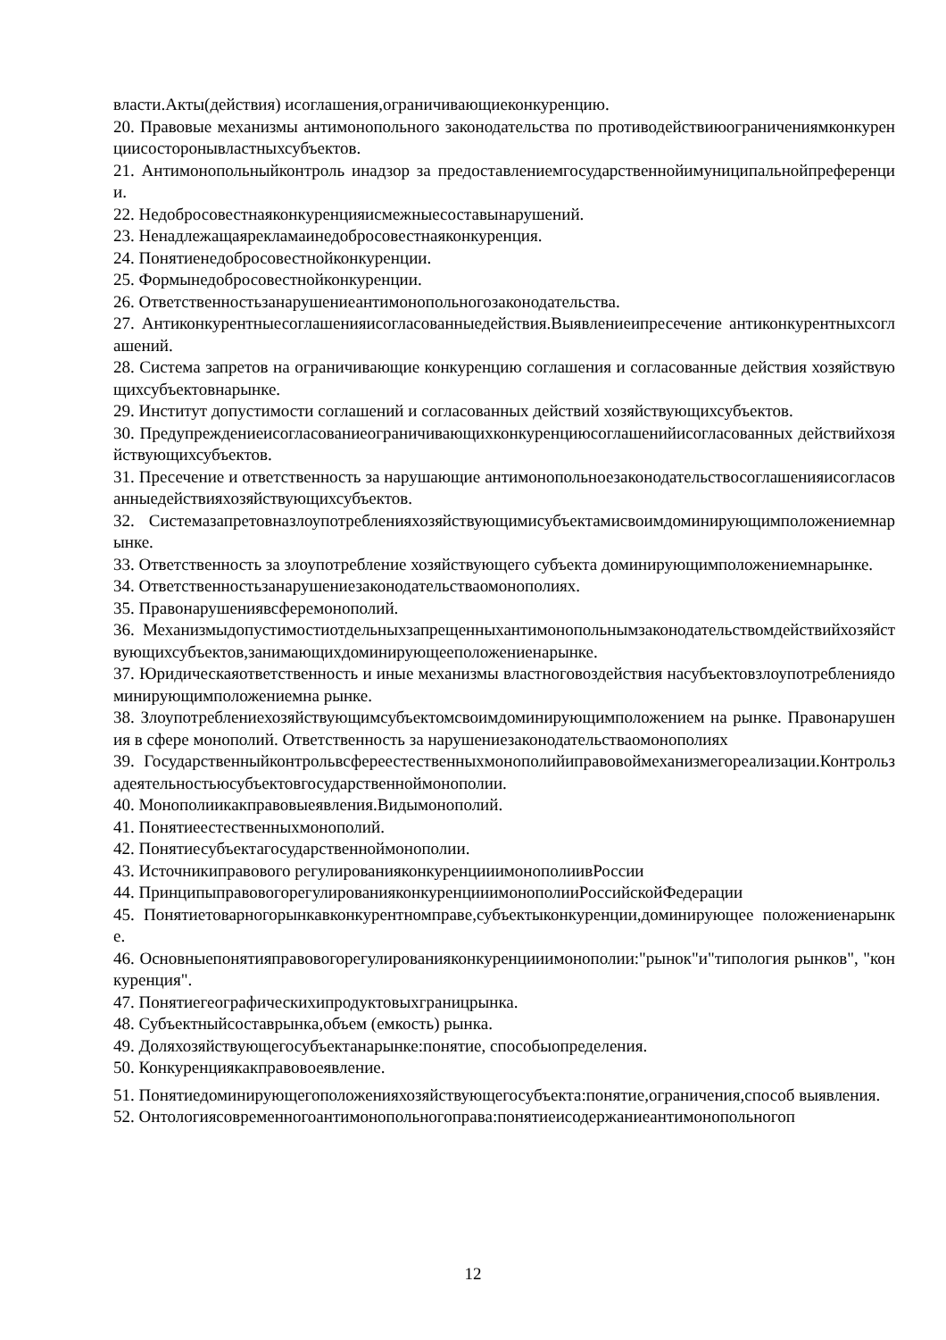власти.Акты(действия) исоглашения,ограничивающиеконкуренцию.
20. Правовые механизмы антимонопольного законодательства по противодействиюограничениямконкуренциисосторонывластныхсубъектов.
21. Антимонопольныйконтроль инадзор за предоставлениемгосударственнойимуниципальнойпреференции.
22. Недобросовестнаяконкуренцияисмежныесоставынарушений.
23. Ненадлежащаярекламаинедобросовестнаяконкуренция.
24. Понятиенедобросовестнойконкуренции.
25. Формынедобросовестнойконкуренции.
26. Ответственностьзанарушениеантимонопольногозаконодательства.
27. Антиконкурентныесоглашенияисогласованныедействия.Выявлениеипресечение антиконкурентныхсоглашений.
28. Система запретов на ограничивающие конкуренцию соглашения и согласованные действия хозяйствующихсубъектовнарынке.
29. Институт допустимости соглашений и согласованных действий хозяйствующихсубъектов.
30. Предупреждениеисогласованиеограничивающихконкуренциюсоглашенийисогласованных действийхозяйствующихсубъектов.
31. Пресечение и ответственность за нарушающие антимонопольноезаконодательствосоглашенияисогласованныедействияхозяйствующихсубъектов.
32. Системазапретовназлоупотребленияхозяйствующимисубъектамисвоимдоминирующимположениемнарынке.
33. Ответственность за злоупотребление хозяйствующего субъекта доминирующимположениемнарынке.
34. Ответственностьзанарушениезаконодательстваомонополиях.
35. Правонарушениявсферемонополий.
36. Механизмыдопустимостиотдельныхзапрещенныхантимонопольнымзаконодательствомдействийхозяйствующихсубъектов,занимающихдоминирующееположениенарынке.
37. Юридическаяответственность и иные механизмы властноговоздействия насубъектовзлоупотреблениядоминирующимположениемна рынке.
38. Злоупотреблениехозяйствующимсубъектомсвоимдоминирующимположением на рынке. Правонарушения в сфере монополий. Ответственность за нарушениезаконодательстваомонополиях
39. Государственныйконтрольвсфереестественныхмонополийиправовоймеханизмегореализации.Контрользадеятельностьюсубъектовгосударственноймонополии.
40. Монополиикакправовыеявления.Видымонополий.
41. Понятиеестественныхмонополий.
42. Понятиесубъектагосударственноймонополии.
43. Источникиправового регулированияконкуренцииимонополиивРоссии
44. ПринципыправовогорегулированияконкуренцииимонополииРоссийскойФедерации
45. Понятиетоварногорынкавконкурентномправе,субъектыконкуренции,доминирующее положениенарынке.
46. Основныепонятияправовогорегулированияконкуренцииимонополии:"рынок"и"типология рынков", "конкуренция".
47. Понятиегеографическихипродуктовыхграницрынка.
48. Субъектныйсоставрынка,объем (емкость) рынка.
49. Доляхозяйствующегосубъектанарынке:понятие, способыопределения.
50. Конкуренциякакправовоеявление.
51. Понятиедоминирующегоположенияхозяйствующегосубъекта:понятие,ограничения,способ выявления.
52. Онтологиясовременногоантимонопольногоправа:понятиеисодержаниеантимонопольногоп
12